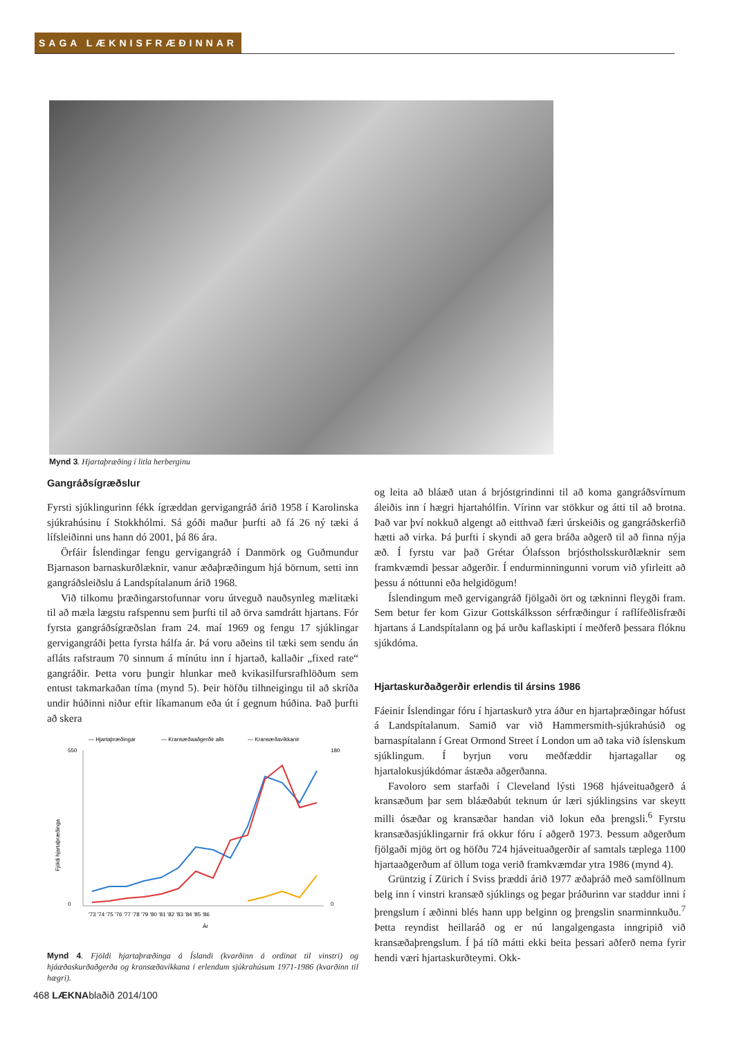SAGA LÆKNISFRÆÐINNAR
Mynd 3. Hjartaþræðing í litla herberginu
Gangráðsígræðslur
Fyrsti sjúklingurinn fékk ígræddan gervigangráð árið 1958 í Karolinska sjúkrahúsinu í Stokkhólmi. Sá góði maður þurfti að fá 26 ný tæki á lífsleiðinni uns hann dó 2001, þá 86 ára.
Örfáir Íslendingar fengu gervigangráð í Danmörk og Guðmundur Bjarnason barnaskurðlæknir, vanur æðaþræðingum hjá börnum, setti inn gangráðsleiðslu á Landspítalanum árið 1968.
Við tilkomu þræðingarstofunnar voru útveguð nauðsynleg mælitæki til að mæla lægstu rafspennu sem þurfti til að örva samdrátt hjartans. Fór fyrsta gangráðsígræðslan fram 24. maí 1969 og fengu 17 sjúklingar gervigangráði þetta fyrsta hálfa ár. Þá voru aðeins til tæki sem sendu án afláts rafstraum 70 sinnum á mínútu inn í hjartað, kallaðir „fixed rate“ gangráðir. Þetta voru þungir hlunkar með kvikasilfursrafhlöðum sem entust takmarkaðan tíma (mynd 5). Þeir höfðu tilhneigingu til að skríða undir húðinni niður eftir líkamanum eða út í gegnum húðina. Það þurfti að skera
— Hjartaþræðingar
— Kransæðaaðgerðir alls
— Kransæðavíkkanir
550
0
180
0
'73 '74 '75 '76 '77 '78 '79 '80 '81 '82 '83 '84 '85 '86
Ár
Fjöldi hjartaþræðinga
Mynd 4. Fjöldi hjartaþræðinga á Íslandi (kvarðinn á ordinat til vinstri) og hjáæðaskurðaðgerða og kransæðavíkkana í erlendum sjúkrahúsum 1971-1986 (kvarðinn til hægri).
og leita að bláæð utan á brjóstgrindinni til að koma gangráðsvírnum áleiðis inn í hægri hjartahólfin. Vírinn var stökkur og átti til að brotna. Það var því nokkuð algengt að eitthvað færi úrskeiðis og gangráðskerfið hætti að virka. Þá þurfti í skyndi að gera bráða aðgerð til að finna nýja æð. Í fyrstu var það Grétar Ólafsson brjóstholsskurðlæknir sem framkvæmdi þessar aðgerðir. Í endurminningunni vorum við yfirleitt að þessu á nóttunni eða helgidögum!
Íslendingum með gervigangráð fjölgaði ört og tækninni fleygði fram. Sem betur fer kom Gizur Gottskálksson sérfræðingur í raflífeðlisfræði hjartans á Landspítalann og þá urðu kaflaskipti í meðferð þessara flóknu sjúkdóma.
Hjartaskurðaðgerðir erlendis til ársins 1986
Fáeinir Íslendingar fóru í hjartaskurð ytra áður en hjartaþræðingar hófust á Landspítalanum. Samið var við Hammersmith-sjúkrahúsið og barnaspítalann í Great Ormond Street í London um að taka við íslenskum sjúklingum. Í byrjun voru meðfæddir hjartagallar og hjartalokusjúkdómar ástæða aðgerðanna.
Favoloro sem starfaði í Cleveland lýsti 1968 hjáveituaðgerð á kransæðum þar sem bláæðabút teknum úr læri sjúklingsins var skeytt milli ósæðar og kransæðar handan við lokun eða þrengsli.<sup>6</sup> Fyrstu kransæðasjúklingarnir frá okkur fóru í aðgerð 1973. Þessum aðgerðum fjölgaði mjög ört og höfðu 724 hjáveituaðgerðir af samtals tæplega 1100 hjartaaðgerðum af öllum toga verið framkvæmdar ytra 1986 (mynd 4).
Grüntzig í Zürich í Sviss þræddi árið 1977 æðaþráð með samföllnum belg inn í vinstri kransæð sjúklings og þegar þráðurinn var staddur inni í þrengslum í æðinni blés hann upp belginn og þrengslin snarminnkuðu.<sup>7</sup> Þetta reyndist heillaráð og er nú langalgengasta inngripið við kransæðaþrengslum. Í þá tíð mátti ekki beita þessari aðferð nema fyrir hendi væri hjartaskurðteymi. Okk-
468 LÆKNAblaðið 2014/100